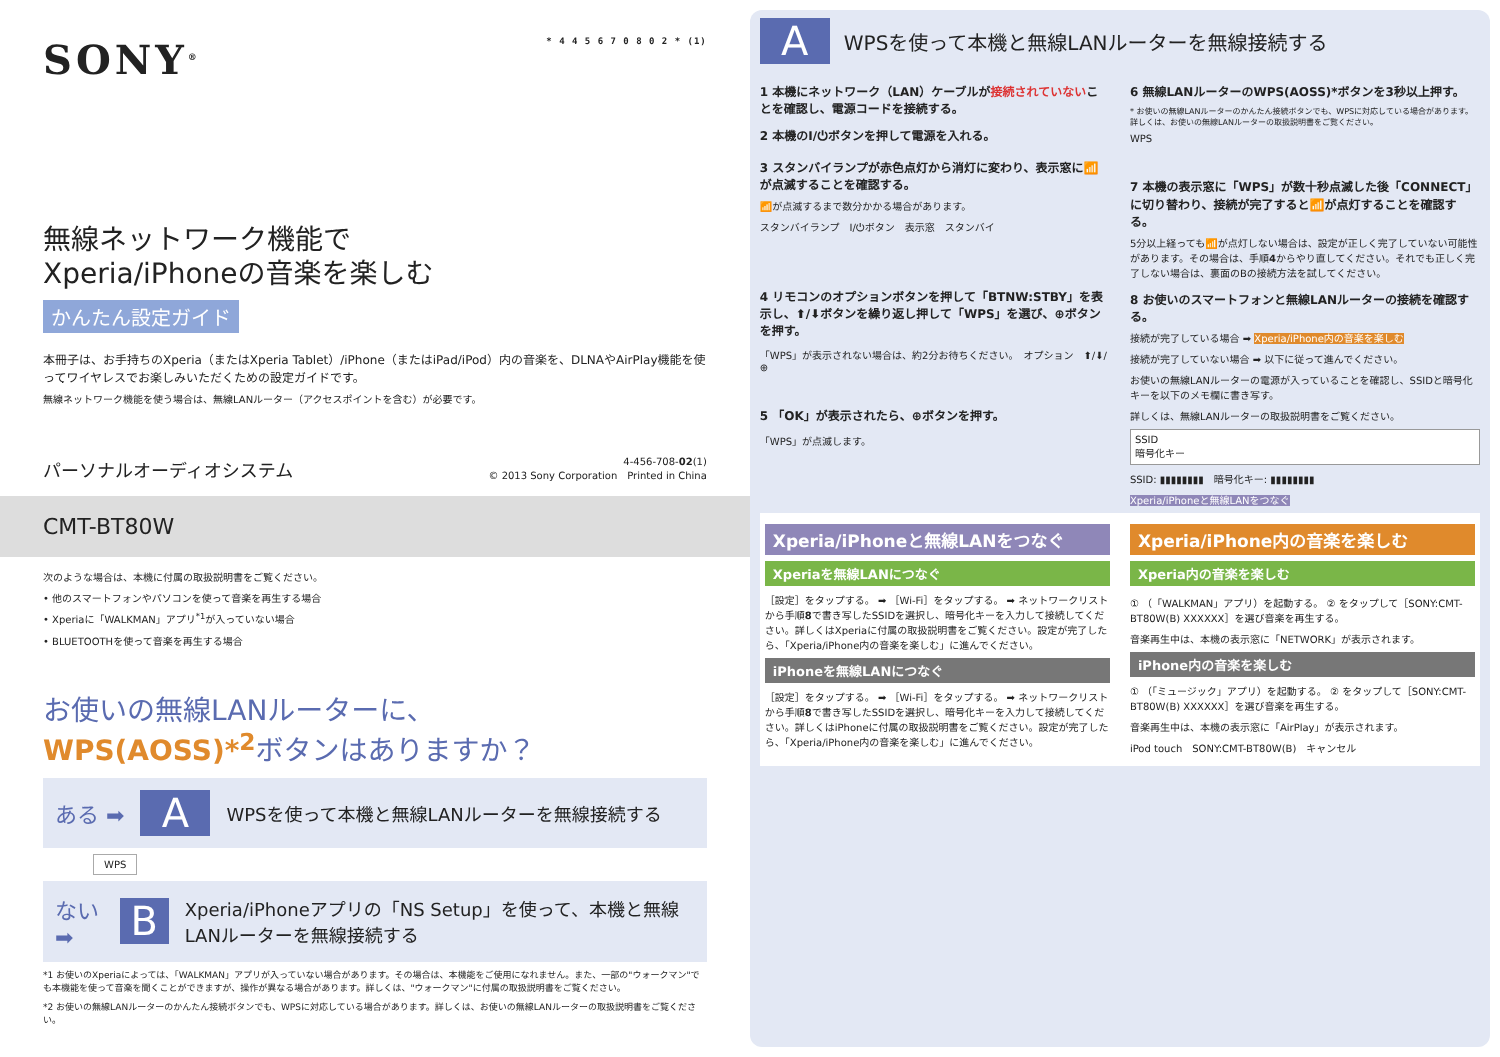SONY<sup>®</sup> * 4 4 5 6 7 0 8 0 2 * (1)
無線ネットワーク機能で
Xperia/iPhoneの音楽を楽しむ
かんたん設定ガイド
本冊子は、お手持ちのXperia（またはXperia Tablet）/iPhone（またはiPad/iPod）内の音楽を、DLNAやAirPlay機能を使ってワイヤレスでお楽しみいただくための設定ガイドです。
無線ネットワーク機能を使う場合は、無線LANルーター（アクセスポイントを含む）が必要です。
パーソナルオーディオシステム 4-456-708-02(1)
© 2013 Sony Corporation　Printed in China
CMT-BT80W
次のような場合は、本機に付属の取扱説明書をご覧ください。
• 他のスマートフォンやパソコンを使って音楽を再生する場合
• Xperiaに「WALKMAN」アプリ<sup>*1</sup>が入っていない場合
• BLUETOOTHを使って音楽を再生する場合
お使いの無線LANルーターに、
WPS(AOSS)*<sup>2</sup>ボタンはありますか？
ある ➡
A
WPSを使って本機と無線LANルーターを無線接続する
WPS
ない ➡
B
Xperia/iPhoneアプリの「NS Setup」を使って、本機と無線LANルーターを無線接続する
*1 お使いのXperiaによっては、「WALKMAN」アプリが入っていない場合があります。その場合は、本機能をご使用になれません。また、一部の"ウォークマン"でも本機能を使って音楽を聞くことができますが、操作が異なる場合があります。詳しくは、"ウォークマン"に付属の取扱説明書をご覧ください。
*2 お使いの無線LANルーターのかんたん接続ボタンでも、WPSに対応している場合があります。詳しくは、お使いの無線LANルーターの取扱説明書をご覧ください。
A
WPSを使って本機と無線LANルーターを無線接続する
1 本機にネットワーク（LAN）ケーブルが接続されていないことを確認し、電源コードを接続する。
2 本機のI/⏻ボタンを押して電源を入れる。
3 スタンバイランプが赤色点灯から消灯に変わり、表示窓に📶が点滅することを確認する。
📶が点滅するまで数分かかる場合があります。
スタンバイランプ　I/⏻ボタン　表示窓　スタンバイ
4 リモコンのオプションボタンを押して「BTNW:STBY」を表示し、⬆/⬇ボタンを繰り返し押して「WPS」を選び、⊕ボタンを押す。
「WPS」が表示されない場合は、約2分お待ちください。　オプション　⬆/⬇/⊕
5 「OK」が表示されたら、⊕ボタンを押す。
「WPS」が点滅します。
6 無線LANルーターのWPS(AOSS)*ボタンを3秒以上押す。
* お使いの無線LANルーターのかんたん接続ボタンでも、WPSに対応している場合があります。詳しくは、お使いの無線LANルーターの取扱説明書をご覧ください。
WPS
7 本機の表示窓に「WPS」が数十秒点滅した後「CONNECT」に切り替わり、接続が完了すると📶が点灯することを確認する。
5分以上経っても📶が点灯しない場合は、設定が正しく完了していない可能性があります。その場合は、手順4からやり直してください。それでも正しく完了しない場合は、裏面のBの接続方法を試してください。
8 お使いのスマートフォンと無線LANルーターの接続を確認する。
接続が完了している場合 ➡ Xperia/iPhone内の音楽を楽しむ
接続が完了していない場合 ➡ 以下に従って進んでください。
お使いの無線LANルーターの電源が入っていることを確認し、SSIDと暗号化キーを以下のメモ欄に書き写す。
詳しくは、無線LANルーターの取扱説明書をご覧ください。
SSID
暗号化キー
SSID: ▮▮▮▮▮▮▮▮　暗号化キー: ▮▮▮▮▮▮▮▮
Xperia/iPhoneと無線LANをつなぐ
Xperia/iPhoneと無線LANをつなぐ
Xperiaを無線LANにつなぐ
［設定］をタップする。 ➡ ［Wi-Fi］をタップする。 ➡ ネットワークリストから手順8で書き写したSSIDを選択し、暗号化キーを入力して接続してください。詳しくはXperiaに付属の取扱説明書をご覧ください。設定が完了したら、「Xperia/iPhone内の音楽を楽しむ」に進んでください。
iPhoneを無線LANにつなぐ
［設定］をタップする。 ➡ ［Wi-Fi］をタップする。 ➡ ネットワークリストから手順8で書き写したSSIDを選択し、暗号化キーを入力して接続してください。詳しくはiPhoneに付属の取扱説明書をご覧ください。設定が完了したら、「Xperia/iPhone内の音楽を楽しむ」に進んでください。
Xperia/iPhone内の音楽を楽しむ
Xperia内の音楽を楽しむ
① （「WALKMAN」アプリ）を起動する。 ② をタップして［SONY:CMT-BT80W(B) XXXXXX］を選び音楽を再生する。
音楽再生中は、本機の表示窓に「NETWORK」が表示されます。
iPhone内の音楽を楽しむ
① （「ミュージック」アプリ）を起動する。 ② をタップして［SONY:CMT-BT80W(B) XXXXXX］を選び音楽を再生する。
音楽再生中は、本機の表示窓に「AirPlay」が表示されます。
iPod touch　SONY:CMT-BT80W(B)　キャンセル